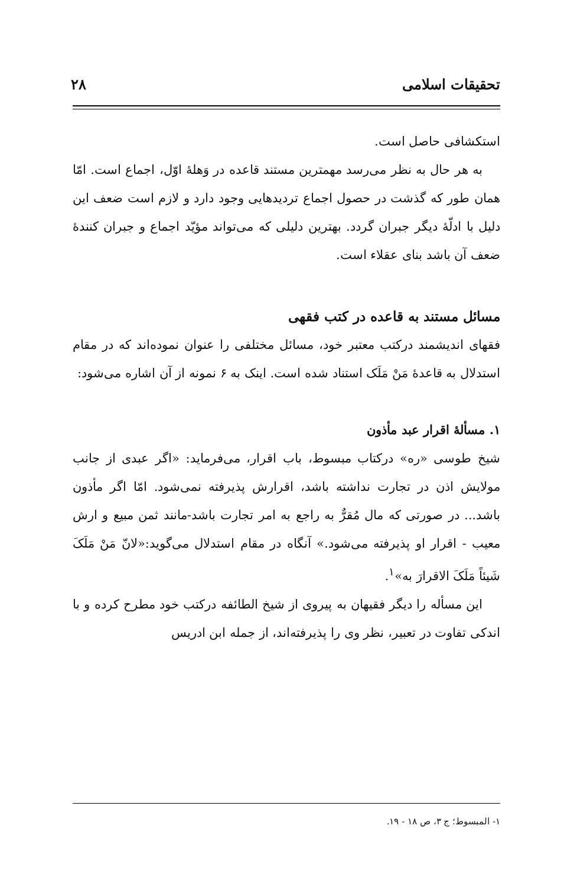تحقیقات اسلامی ۲۸
استکشافی حاصل است.
به هر حال به نظر می‌رسد مهمترین مستند قاعده در وَهلهٔ اوّل، اجماع است. امّا همان طور که گذشت در حصول اجماع تردیدهایی وجود دارد و لازم است ضعف این دلیل با ادلّهٔ دیگر جبران گردد. بهترین دلیلی که می‌تواند مؤیّد اجماع و جبران کنندهٔ ضعف آن باشد بنای عقلاء است.
مسائل مستند به قاعده در کتب فقهی
فقهای اندیشمند درکتب معتبر خود، مسائل مختلفی را عنوان نموده‌اند که در مقام استدلال به قاعدهٔ مَنْ مَلَک استناد شده است. اینک به ۶ نمونه از آن اشاره می‌شود:
۱. مسألهٔ اقرار عبد مأذون
شیخ طوسی «ره» درکتاب مبسوط، باب اقرار، می‌فرماید: «اگر عبدی از جانب مولایش اذن در تجارت نداشته باشد، اقرارش پذیرفته نمی‌شود. امّا اگر مأذون باشد... در صورتی که مال مُقرٌّ به راجع به امر تجارت باشد-مانند ثمن مبیع و ارش معیب - اقرار او پذیرفته می‌شود.» آنگاه در مقام استدلال می‌گوید:«لانّ مَنْ مَلَکَ شَیئاً مَلَکَ الاقرارَ به»<sup>۱</sup>.
این مسأله را دیگر فقیهان به پیروی از شیخ الطائفه درکتب خود مطرح کرده و با اندکی تفاوت در تعبیر، نظر وی را پذیرفته‌اند، از جمله ابن ادریس
۱- المبسوط؛ ج ۳، ص ۱۸ - ۱۹.